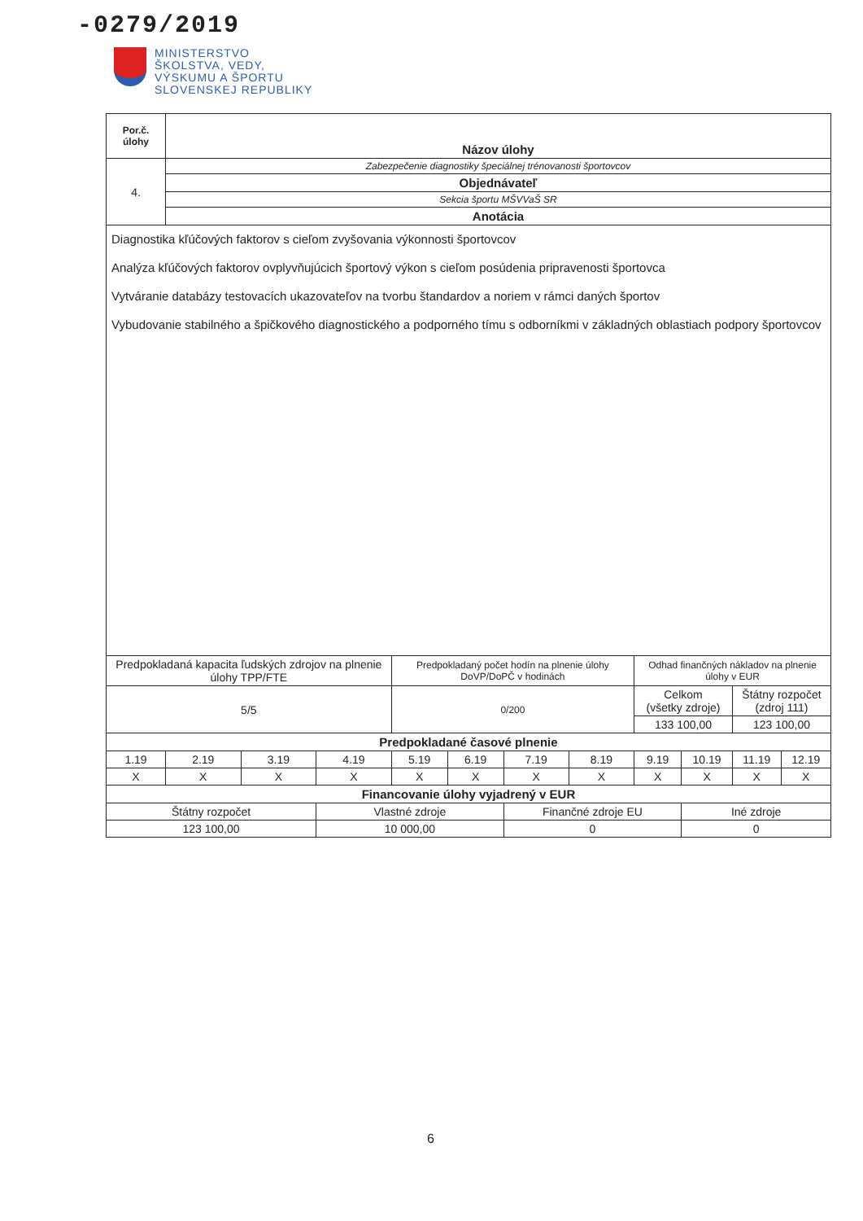-0279/2019
MINISTERSTVO
ŠKOLSTVA, VEDY,
VÝSKUMU A ŠPORTU
SLOVENSKEJ REPUBLIKY
| Por.č. úlohy | Názov úlohy | | | | | | | | | | |
| --- | --- | --- | --- | --- | --- | --- | --- | --- | --- | --- | --- |
| 4. | Zabezpečenie diagnostiky špeciálnej trénovanosti športovcov | | | | | | | | | | |
| | Objednávateľ | | | | | | | | | | |
| | Sekcia športu MŠVVaŠ SR | | | | | | | | | | |
| | Anotácia | | | | | | | | | | |
| Diagnostika kľúčových faktorov s cieľom zvyšovania výkonnosti športovcov Analýza kľúčových faktorov ovplyvňujúcich športový výkon s cieľom posúdenia pripravenosti športovca Vytváranie databázy testovacích ukazovateľov na tvorbu štandardov a noriem v rámci daných športov Vybudovanie stabilného a špičkového diagnostického a podporného tímu s odborníkmi v základných oblastiach podpory športovcov | | | | | | | | | | | |
| Predpokladaná kapacita ľudských zdrojov na plnenie úlohy TPP/FTE | | | | Predpokladaný počet hodín na plnenie úlohy DoVP/DoPČ v hodinách | | | | Odhad finančných nákladov na plnenie úlohy v EUR | | | |
| 5/5 | | | | 0/200 | | | | Celkom (všetky zdroje) | | Štátny rozpočet (zdroj 111) | |
| | | | | | | | | 133 100,00 | | 123 100,00 | |
| Predpokladané časové plnenie | | | | | | | | | | | |
| 1.19 | 2.19 | 3.19 | 4.19 | 5.19 | 6.19 | 7.19 | 8.19 | 9.19 | 10.19 | 11.19 | 12.19 |
| X | X | X | X | X | X | X | X | X | X | X | X |
| Financovanie úlohy vyjadrený v EUR | | | | | | | | | | | |
| Štátny rozpočet | | | Vlastné zdroje | | | Finančné zdroje EU | | | Iné zdroje | | |
| 123 100,00 | | | 10 000,00 | | | 0 | | | 0 | | |
6